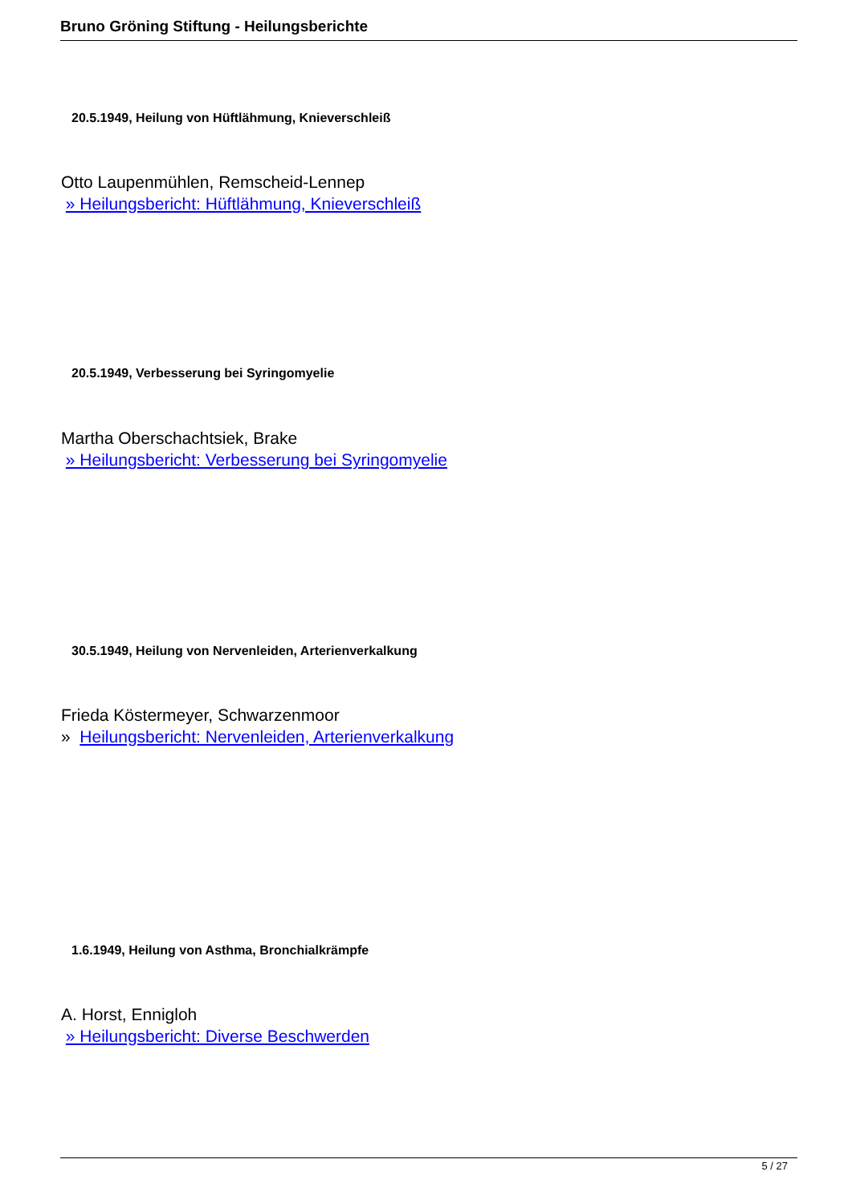Bruno Gröning Stiftung - Heilungsberichte
20.5.1949, Heilung von Hüftlähmung, Knieverschleiß
Otto Laupenmühlen, Remscheid-Lennep
» Heilungsbericht: Hüftlähmung, Knieverschleiß
20.5.1949, Verbesserung bei Syringomyelie
Martha Oberschachtsiek, Brake
» Heilungsbericht: Verbesserung bei Syringomyelie
30.5.1949, Heilung von Nervenleiden, Arterienverkalkung
Frieda Köstermeyer, Schwarzenmoor
» Heilungsbericht: Nervenleiden, Arterienverkalkung
1.6.1949, Heilung von Asthma, Bronchialkrämpfe
A. Horst, Ennigloh
» Heilungsbericht: Diverse Beschwerden
5 / 27